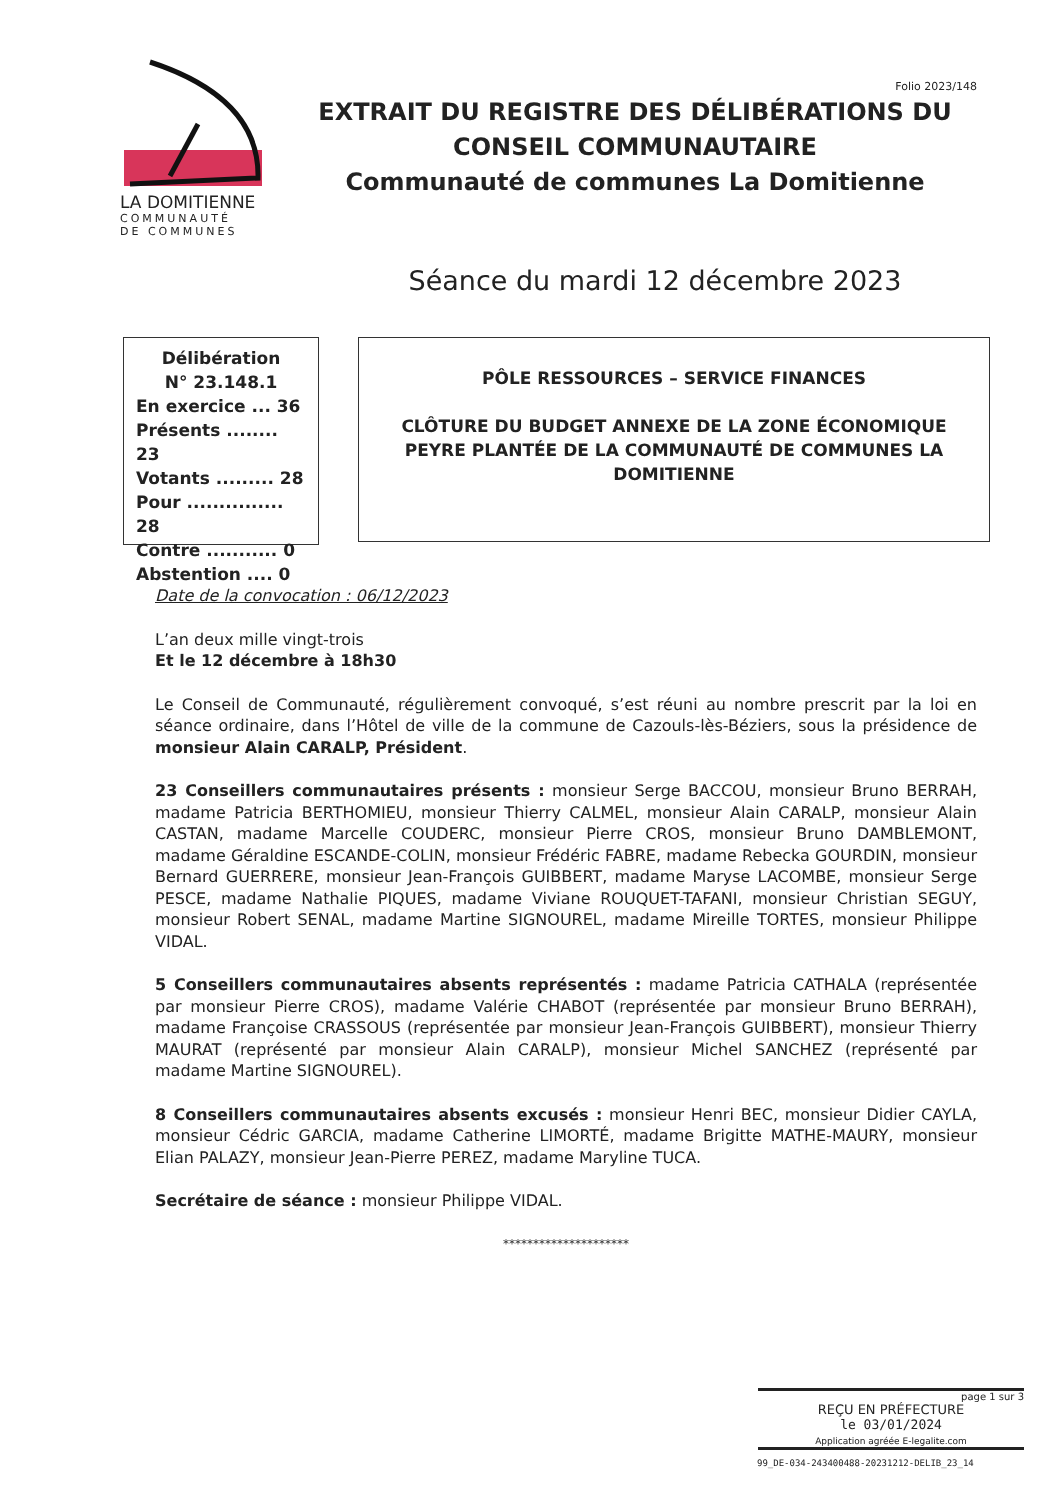LA DOMITIENNE
COMMUNAUTÉ
DE COMMUNES
Folio 2023/148
EXTRAIT DU REGISTRE DES DÉLIBÉRATIONS DU CONSEIL COMMUNAUTAIRE
Communauté de communes La Domitienne
Séance du mardi 12 décembre 2023
Délibération
N° 23.148.1
En exercice ... 36
Présents ........ 23
Votants ......... 28
Pour ............... 28
Contre ........... 0
Abstention .... 0
PÔLE RESSOURCES – SERVICE FINANCES
CLÔTURE DU BUDGET ANNEXE DE LA ZONE ÉCONOMIQUE PEYRE PLANTÉE DE LA COMMUNAUTÉ DE COMMUNES LA DOMITIENNE
Date de la convocation : 06/12/2023
L’an deux mille vingt-trois
Et le 12 décembre à 18h30
Le Conseil de Communauté, régulièrement convoqué, s’est réuni au nombre prescrit par la loi en séance ordinaire, dans l’Hôtel de ville de la commune de Cazouls-lès-Béziers, sous la présidence de monsieur Alain CARALP, Président.
23 Conseillers communautaires présents : monsieur Serge BACCOU, monsieur Bruno BERRAH, madame Patricia BERTHOMIEU, monsieur Thierry CALMEL, monsieur Alain CARALP, monsieur Alain CASTAN, madame Marcelle COUDERC, monsieur Pierre CROS, monsieur Bruno DAMBLEMONT, madame Géraldine ESCANDE-COLIN, monsieur Frédéric FABRE, madame Rebecka GOURDIN, monsieur Bernard GUERRERE, monsieur Jean-François GUIBBERT, madame Maryse LACOMBE, monsieur Serge PESCE, madame Nathalie PIQUES, madame Viviane ROUQUET-TAFANI, monsieur Christian SEGUY, monsieur Robert SENAL, madame Martine SIGNOUREL, madame Mireille TORTES, monsieur Philippe VIDAL.
5 Conseillers communautaires absents représentés : madame Patricia CATHALA (représentée par monsieur Pierre CROS), madame Valérie CHABOT (représentée par monsieur Bruno BERRAH), madame Françoise CRASSOUS (représentée par monsieur Jean-François GUIBBERT), monsieur Thierry MAURAT (représenté par monsieur Alain CARALP), monsieur Michel SANCHEZ (représenté par madame Martine SIGNOUREL).
8 Conseillers communautaires absents excusés : monsieur Henri BEC, monsieur Didier CAYLA, monsieur Cédric GARCIA, madame Catherine LIMORTÉ, madame Brigitte MATHE-MAURY, monsieur Elian PALAZY, monsieur Jean-Pierre PEREZ, madame Maryline TUCA.
Secrétaire de séance : monsieur Philippe VIDAL.
*********************
page 1 sur 3
REÇU EN PRÉFECTURE
le 03/01/2024
Application agréée E-legalite.com
99_DE-034-243400488-20231212-DELIB_23_14